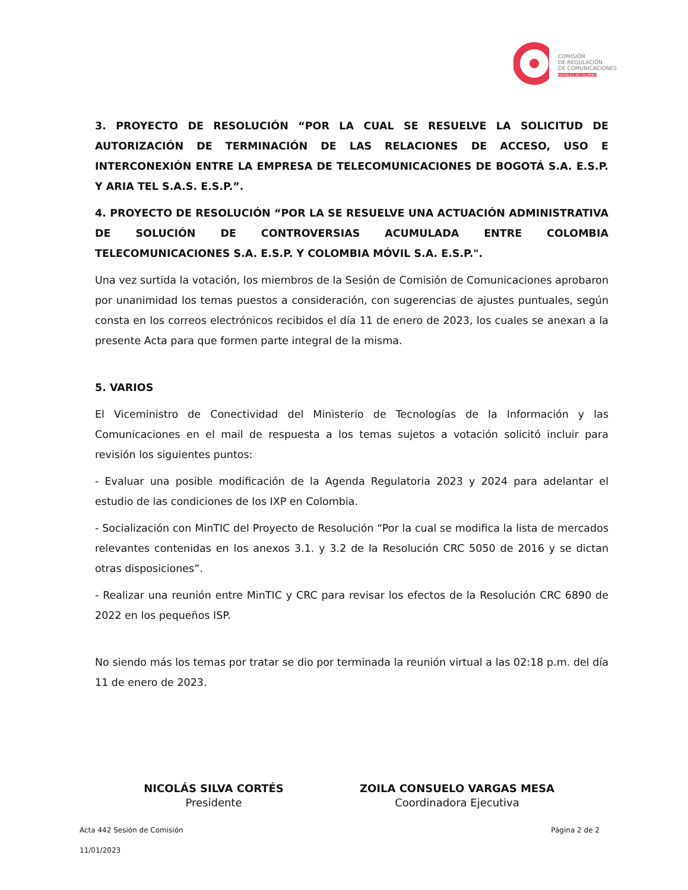COMISIÓN
DE REGULACIÓN
DE COMUNICACIONES
REPÚBLICA DE COLOMBIA
3. PROYECTO DE RESOLUCIÓN “POR LA CUAL SE RESUELVE LA SOLICITUD DE AUTORIZACIÓN DE TERMINACIÓN DE LAS RELACIONES DE ACCESO, USO E INTERCONEXIÓN ENTRE LA EMPRESA DE TELECOMUNICACIONES DE BOGOTÁ S.A. E.S.P. Y ARIA TEL S.A.S. E.S.P.”.
4. PROYECTO DE RESOLUCIÓN “POR LA SE RESUELVE UNA ACTUACIÓN ADMINISTRATIVA DE SOLUCIÓN DE CONTROVERSIAS ACUMULADA ENTRE COLOMBIA TELECOMUNICACIONES S.A. E.S.P. Y COLOMBIA MÓVIL S.A. E.S.P.".
Una vez surtida la votación, los miembros de la Sesión de Comisión de Comunicaciones aprobaron por unanimidad los temas puestos a consideración, con sugerencias de ajustes puntuales, según consta en los correos electrónicos recibidos el día 11 de enero de 2023, los cuales se anexan a la presente Acta para que formen parte integral de la misma.
5. VARIOS
El Viceministro de Conectividad del Ministerio de Tecnologías de la Información y las Comunicaciones en el mail de respuesta a los temas sujetos a votación solicitó incluir para revisión los siguientes puntos:
- Evaluar una posible modificación de la Agenda Regulatoria 2023 y 2024 para adelantar el estudio de las condiciones de los IXP en Colombia.
- Socialización con MinTIC del Proyecto de Resolución “Por la cual se modifica la lista de mercados relevantes contenidas en los anexos 3.1. y 3.2 de la Resolución CRC 5050 de 2016 y se dictan otras disposiciones”.
- Realizar una reunión entre MinTIC y CRC para revisar los efectos de la Resolución CRC 6890 de 2022 en los pequeños ISP.
No siendo más los temas por tratar se dio por terminada la reunión virtual a las 02:18 p.m. del día 11 de enero de 2023.
NICOLÁS SILVA CORTÉS
Presidente
ZOILA CONSUELO VARGAS MESA
Coordinadora Ejecutiva
Acta 442 Sesión de Comisión Página 2 de 2
11/01/2023